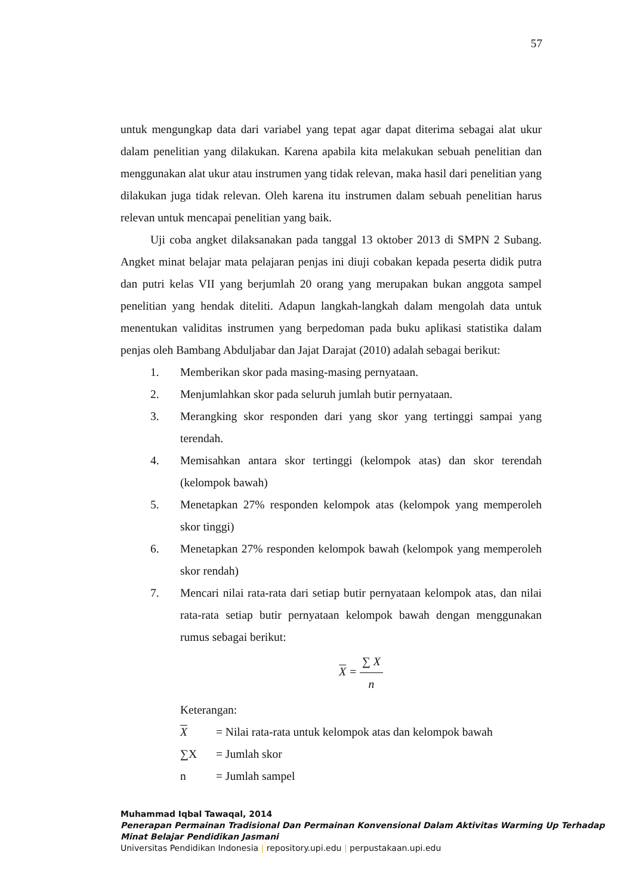57
untuk mengungkap data dari variabel yang tepat agar dapat diterima sebagai alat ukur dalam penelitian yang dilakukan. Karena apabila kita melakukan sebuah penelitian dan menggunakan alat ukur atau instrumen yang tidak relevan, maka hasil dari penelitian yang dilakukan juga tidak relevan. Oleh karena itu instrumen dalam sebuah penelitian harus relevan untuk mencapai penelitian yang baik.
Uji coba angket dilaksanakan pada tanggal 13 oktober 2013 di SMPN 2 Subang. Angket minat belajar mata pelajaran penjas ini diuji cobakan kepada peserta didik putra dan putri kelas VII yang berjumlah 20 orang yang merupakan bukan anggota sampel penelitian yang hendak diteliti. Adapun langkah-langkah dalam mengolah data untuk menentukan validitas instrumen yang berpedoman pada buku aplikasi statistika dalam penjas oleh Bambang Abduljabar dan Jajat Darajat (2010) adalah sebagai berikut:
1. Memberikan skor pada masing-masing pernyataan.
2. Menjumlahkan skor pada seluruh jumlah butir pernyataan.
3. Merangking skor responden dari yang skor yang tertinggi sampai yang terendah.
4. Memisahkan antara skor tertinggi (kelompok atas) dan skor terendah (kelompok bawah)
5. Menetapkan 27% responden kelompok atas (kelompok yang memperoleh skor tinggi)
6. Menetapkan 27% responden kelompok bawah (kelompok yang memperoleh skor rendah)
7. Mencari nilai rata-rata dari setiap butir pernyataan kelompok atas, dan nilai rata-rata setiap butir pernyataan kelompok bawah dengan menggunakan rumus sebagai berikut:
X = ∑ X n
Keterangan:
X = Nilai rata-rata untuk kelompok atas dan kelompok bawah
∑X = Jumlah skor
n = Jumlah sampel
Muhammad Iqbal Tawaqal, 2014
Penerapan Permainan Tradisional Dan Permainan Konvensional Dalam Aktivitas Warming Up Terhadap Minat Belajar Pendidikan Jasmani
Universitas Pendidikan Indonesia | repository.upi.edu | perpustakaan.upi.edu